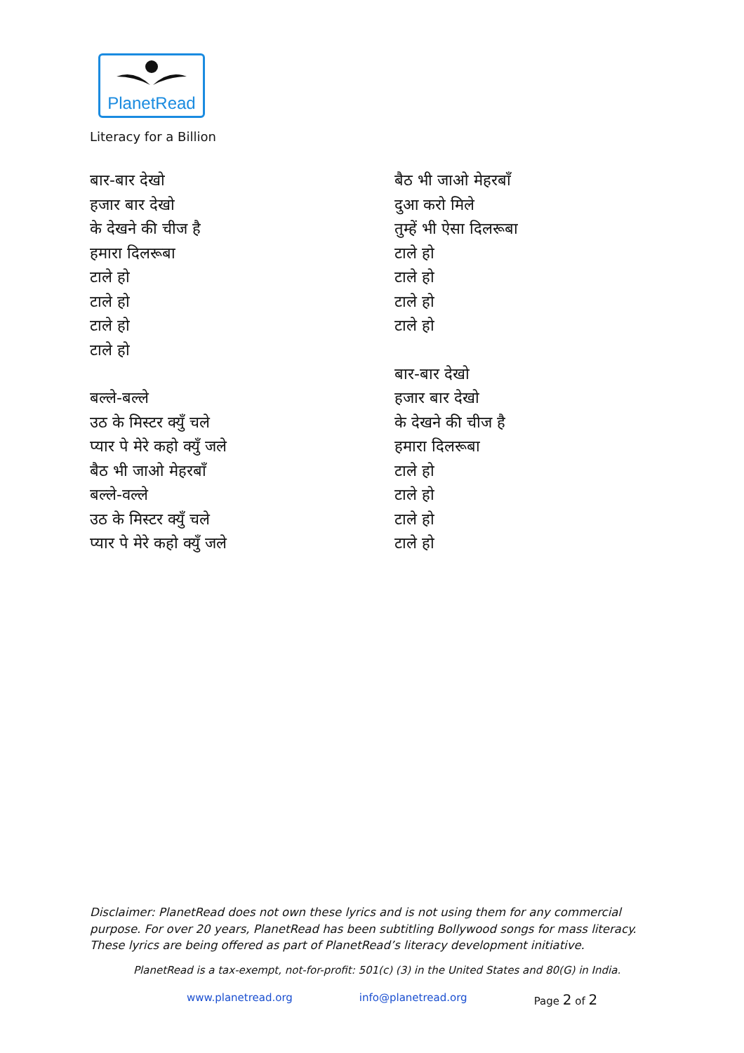PlanetRead
Literacy for a Billion
बार-बार देखो
हजार बार देखो
के देखने की चीज है
हमारा दिलरूबा
टाले हो
टाले हो
टाले हो
टाले हो
बल्ले-बल्ले
उठ के मिस्टर क्युँ चले
प्यार पे मेरे कहो क्युँ जले
बैठ भी जाओ मेहरबाँ
बल्ले-वल्ले
उठ के मिस्टर क्युँ चले
प्यार पे मेरे कहो क्युँ जले
बैठ भी जाओ मेहरबाँ
दुआ करो मिले
तुम्हें भी ऐसा दिलरूबा
टाले हो
टाले हो
टाले हो
टाले हो
बार-बार देखो
हजार बार देखो
के देखने की चीज है
हमारा दिलरूबा
टाले हो
टाले हो
टाले हो
टाले हो
Disclaimer: PlanetRead does not own these lyrics and is not using them for any commercial purpose. For over 20 years, PlanetRead has been subtitling Bollywood songs for mass literacy. These lyrics are being offered as part of PlanetRead’s literacy development initiative.
PlanetRead is a tax-exempt, not-for-profit: 501(c) (3) in the United States and 80(G) in India.
www.planetread.org info@planetread.org Page 2 of 2